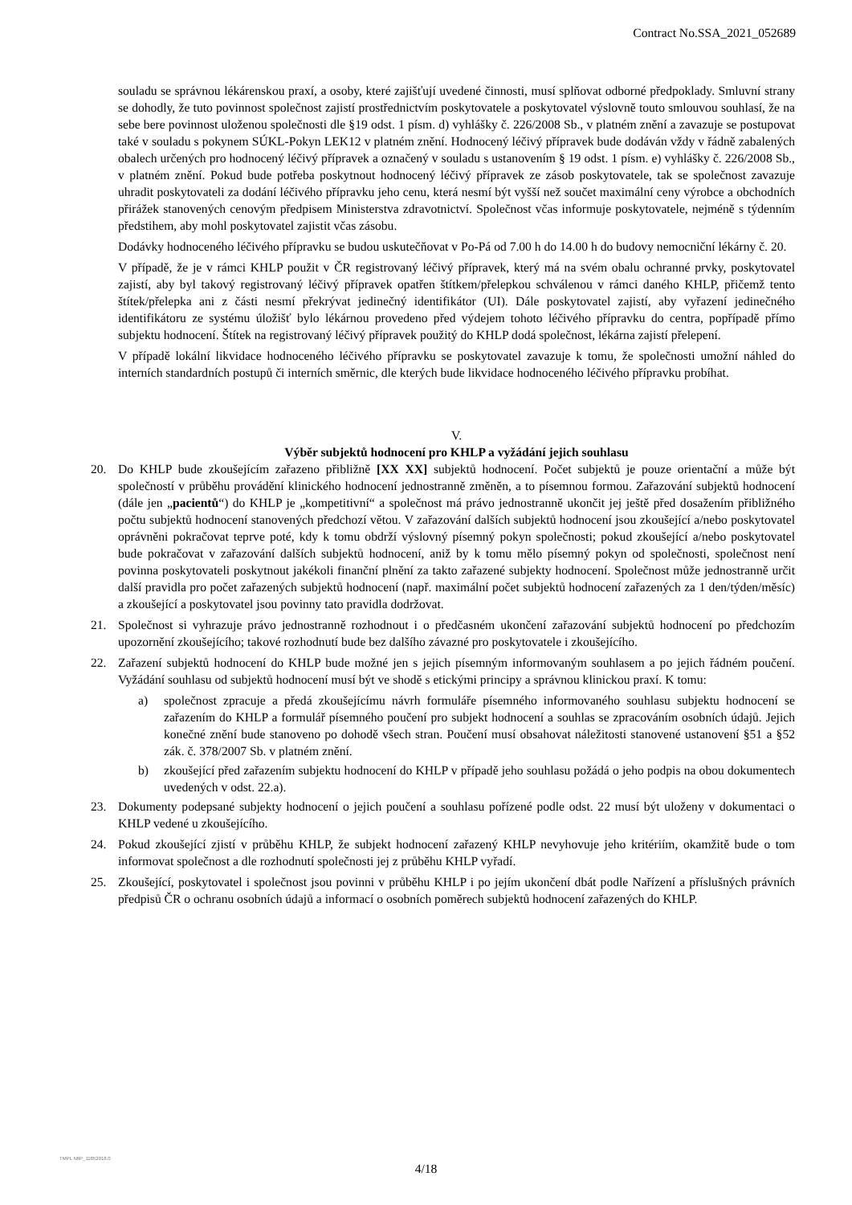Contract No.SSA_2021_052689
souladu se správnou lékárenskou praxí, a osoby, které zajišťují uvedené činnosti, musí splňovat odborné předpoklady. Smluvní strany se dohodly, že tuto povinnost společnost zajistí prostřednictvím poskytovatele a poskytovatel výslovně touto smlouvou souhlasí, že na sebe bere povinnost uloženou společnosti dle §19 odst. 1 písm. d) vyhlášky č. 226/2008 Sb., v platném znění a zavazuje se postupovat také v souladu s pokynem SÚKL-Pokyn LEK12 v platném znění. Hodnocený léčivý přípravek bude dodáván vždy v řádně zabalených obalech určených pro hodnocený léčivý přípravek a označený v souladu s ustanovením § 19 odst. 1 písm. e) vyhlášky č. 226/2008 Sb., v platném znění. Pokud bude potřeba poskytnout hodnocený léčivý přípravek ze zásob poskytovatele, tak se společnost zavazuje uhradit poskytovateli za dodání léčivého přípravku jeho cenu, která nesmí být vyšší než součet maximální ceny výrobce a obchodních přirážek stanovených cenovým předpisem Ministerstva zdravotnictví. Společnost včas informuje poskytovatele, nejméně s týdenním předstihem, aby mohl poskytovatel zajistit včas zásobu.
Dodávky hodnoceného léčivého přípravku se budou uskutečňovat v Po-Pá od 7.00 h do 14.00 h do budovy nemocniční lékárny č. 20.
V případě, že je v rámci KHLP použit v ČR registrovaný léčivý přípravek, který má na svém obalu ochranné prvky, poskytovatel zajistí, aby byl takový registrovaný léčivý přípravek opatřen štítkem/přelepkou schválenou v rámci daného KHLP, přičemž tento štítek/přelepka ani z části nesmí překrývat jedinečný identifikátor (UI). Dále poskytovatel zajistí, aby vyřazení jedinečného identifikátoru ze systému úložišť bylo lékárnou provedeno před výdejem tohoto léčivého přípravku do centra, popřípadě přímo subjektu hodnocení. Štítek na registrovaný léčivý přípravek použitý do KHLP dodá společnost, lékárna zajistí přelepení.
V případě lokální likvidace hodnoceného léčivého přípravku se poskytovatel zavazuje k tomu, že společnosti umožní náhled do interních standardních postupů či interních směrnic, dle kterých bude likvidace hodnoceného léčivého přípravku probíhat.
V.
Výběr subjektů hodnocení pro KHLP a vyžádání jejich souhlasu
20. Do KHLP bude zkoušejícím zařazeno přibližně [XX XX] subjektů hodnocení. Počet subjektů je pouze orientační a může být společností v průběhu provádění klinického hodnocení jednostranně změněn, a to písemnou formou. Zařazování subjektů hodnocení (dále jen „pacientů“) do KHLP je „kompetitivní“ a společnost má právo jednostranně ukončit jej ještě před dosažením přibližného počtu subjektů hodnocení stanovených předchozí větou. V zařazování dalších subjektů hodnocení jsou zkoušející a/nebo poskytovatel oprávněni pokračovat teprve poté, kdy k tomu obdrží výslovný písemný pokyn společnosti; pokud zkoušející a/nebo poskytovatel bude pokračovat v zařazování dalších subjektů hodnocení, aniž by k tomu mělo písemný pokyn od společnosti, společnost není povinna poskytovateli poskytnout jakékoli finanční plnění za takto zařazené subjekty hodnocení. Společnost může jednostranně určit další pravidla pro počet zařazených subjektů hodnocení (např. maximální počet subjektů hodnocení zařazených za 1 den/týden/měsíc) a zkoušející a poskytovatel jsou povinny tato pravidla dodržovat.
21. Společnost si vyhrazuje právo jednostranně rozhodnout i o předčasném ukončení zařazování subjektů hodnocení po předchozím upozornění zkoušejícího; takové rozhodnutí bude bez dalšího závazné pro poskytovatele i zkoušejícího.
22. Zařazení subjektů hodnocení do KHLP bude možné jen s jejich písemným informovaným souhlasem a po jejich řádném poučení. Vyžádání souhlasu od subjektů hodnocení musí být ve shodě s etickými principy a správnou klinickou praxí. K tomu:
a) společnost zpracuje a předá zkoušejícímu návrh formuláře písemného informovaného souhlasu subjektu hodnocení se zařazením do KHLP a formulář písemného poučení pro subjekt hodnocení a souhlas se zpracováním osobních údajů. Jejich konečné znění bude stanoveno po dohodě všech stran. Poučení musí obsahovat náležitosti stanovené ustanovení §51 a §52 zák. č. 378/2007 Sb. v platném znění.
b) zkoušející před zařazením subjektu hodnocení do KHLP v případě jeho souhlasu požádá o jeho podpis na obou dokumentech uvedených v odst. 22.a).
23. Dokumenty podepsané subjekty hodnocení o jejich poučení a souhlasu pořízené podle odst. 22 musí být uloženy v dokumentaci o KHLP vedené u zkoušejícího.
24. Pokud zkoušející zjistí v průběhu KHLP, že subjekt hodnocení zařazený KHLP nevyhovuje jeho kritériím, okamžitě bude o tom informovat společnost a dle rozhodnutí společnosti jej z průběhu KHLP vyřadí.
25. Zkoušející, poskytovatel i společnost jsou povinni v průběhu KHLP i po jejím ukončení dbát podle Nařízení a příslušných právních předpisů ČR o ochranu osobních údajů a informací o osobních poměrech subjektů hodnocení zařazených do KHLP.
TMPL N6P_11052018.0
4/18